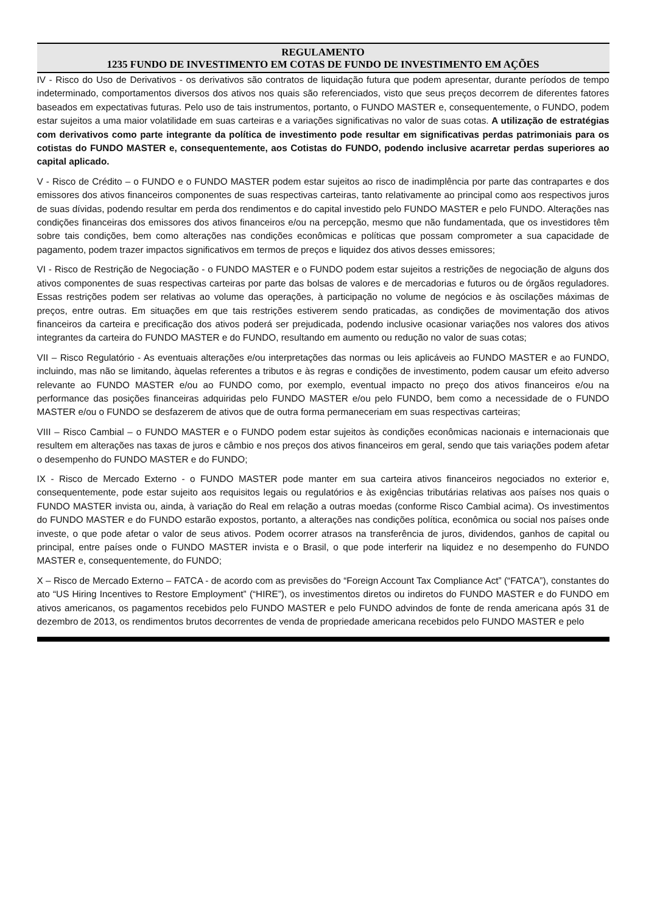REGULAMENTO
1235 FUNDO DE INVESTIMENTO EM COTAS DE FUNDO DE INVESTIMENTO EM AÇÕES
IV - Risco do Uso de Derivativos - os derivativos são contratos de liquidação futura que podem apresentar, durante períodos de tempo indeterminado, comportamentos diversos dos ativos nos quais são referenciados, visto que seus preços decorrem de diferentes fatores baseados em expectativas futuras. Pelo uso de tais instrumentos, portanto, o FUNDO MASTER e, consequentemente, o FUNDO, podem estar sujeitos a uma maior volatilidade em suas carteiras e a variações significativas no valor de suas cotas. A utilização de estratégias com derivativos como parte integrante da política de investimento pode resultar em significativas perdas patrimoniais para os cotistas do FUNDO MASTER e, consequentemente, aos Cotistas do FUNDO, podendo inclusive acarretar perdas superiores ao capital aplicado.
V - Risco de Crédito – o FUNDO e o FUNDO MASTER podem estar sujeitos ao risco de inadimplência por parte das contrapartes e dos emissores dos ativos financeiros componentes de suas respectivas carteiras, tanto relativamente ao principal como aos respectivos juros de suas dívidas, podendo resultar em perda dos rendimentos e do capital investido pelo FUNDO MASTER e pelo FUNDO. Alterações nas condições financeiras dos emissores dos ativos financeiros e/ou na percepção, mesmo que não fundamentada, que os investidores têm sobre tais condições, bem como alterações nas condições econômicas e políticas que possam comprometer a sua capacidade de pagamento, podem trazer impactos significativos em termos de preços e liquidez dos ativos desses emissores;
VI - Risco de Restrição de Negociação - o FUNDO MASTER e o FUNDO podem estar sujeitos a restrições de negociação de alguns dos ativos componentes de suas respectivas carteiras por parte das bolsas de valores e de mercadorias e futuros ou de órgãos reguladores. Essas restrições podem ser relativas ao volume das operações, à participação no volume de negócios e às oscilações máximas de preços, entre outras. Em situações em que tais restrições estiverem sendo praticadas, as condições de movimentação dos ativos financeiros da carteira e precificação dos ativos poderá ser prejudicada, podendo inclusive ocasionar variações nos valores dos ativos integrantes da carteira do FUNDO MASTER e do FUNDO, resultando em aumento ou redução no valor de suas cotas;
VII – Risco Regulatório - As eventuais alterações e/ou interpretações das normas ou leis aplicáveis ao FUNDO MASTER e ao FUNDO, incluindo, mas não se limitando, àquelas referentes a tributos e às regras e condições de investimento, podem causar um efeito adverso relevante ao FUNDO MASTER e/ou ao FUNDO como, por exemplo, eventual impacto no preço dos ativos financeiros e/ou na performance das posições financeiras adquiridas pelo FUNDO MASTER e/ou pelo FUNDO, bem como a necessidade de o FUNDO MASTER e/ou o FUNDO se desfazerem de ativos que de outra forma permaneceriam em suas respectivas carteiras;
VIII – Risco Cambial – o FUNDO MASTER e o FUNDO podem estar sujeitos às condições econômicas nacionais e internacionais que resultem em alterações nas taxas de juros e câmbio e nos preços dos ativos financeiros em geral, sendo que tais variações podem afetar o desempenho do FUNDO MASTER e do FUNDO;
IX - Risco de Mercado Externo - o FUNDO MASTER pode manter em sua carteira ativos financeiros negociados no exterior e, consequentemente, pode estar sujeito aos requisitos legais ou regulatórios e às exigências tributárias relativas aos países nos quais o FUNDO MASTER invista ou, ainda, à variação do Real em relação a outras moedas (conforme Risco Cambial acima). Os investimentos do FUNDO MASTER e do FUNDO estarão expostos, portanto, a alterações nas condições política, econômica ou social nos países onde investe, o que pode afetar o valor de seus ativos. Podem ocorrer atrasos na transferência de juros, dividendos, ganhos de capital ou principal, entre países onde o FUNDO MASTER invista e o Brasil, o que pode interferir na liquidez e no desempenho do FUNDO MASTER e, consequentemente, do FUNDO;
X – Risco de Mercado Externo – FATCA - de acordo com as previsões do “Foreign Account Tax Compliance Act” (“FATCA”), constantes do ato “US Hiring Incentives to Restore Employment” (“HIRE”), os investimentos diretos ou indiretos do FUNDO MASTER e do FUNDO em ativos americanos, os pagamentos recebidos pelo FUNDO MASTER e pelo FUNDO advindos de fonte de renda americana após 31 de dezembro de 2013, os rendimentos brutos decorrentes de venda de propriedade americana recebidos pelo FUNDO MASTER e pelo